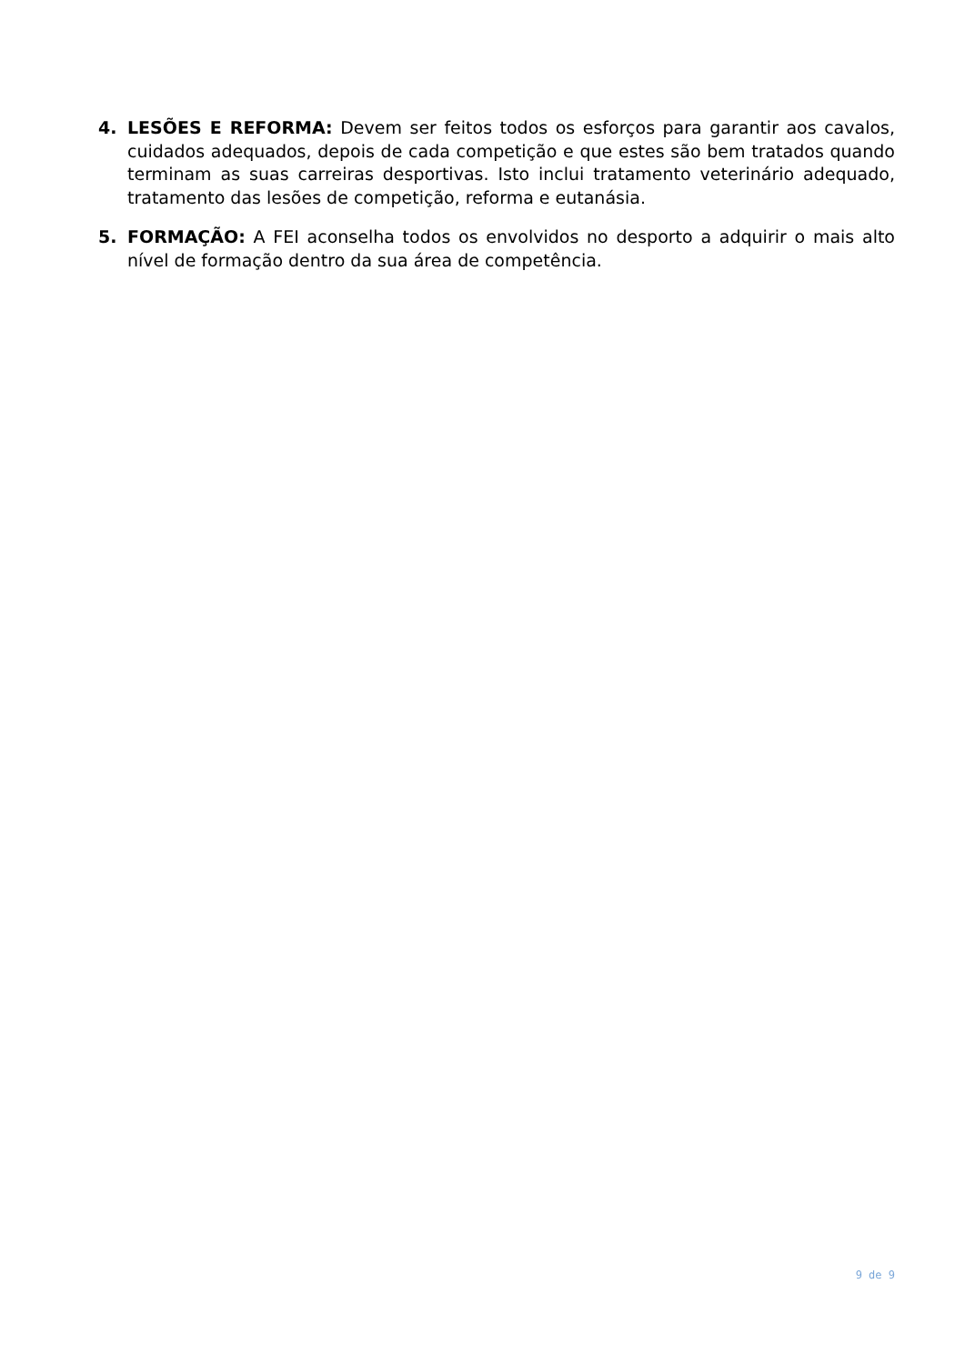4. LESÕES E REFORMA: Devem ser feitos todos os esforços para garantir aos cavalos, cuidados adequados, depois de cada competição e que estes são bem tratados quando terminam as suas carreiras desportivas. Isto inclui tratamento veterinário adequado, tratamento das lesões de competição, reforma e eutanásia.
5. FORMAÇÃO: A FEI aconselha todos os envolvidos no desporto a adquirir o mais alto nível de formação dentro da sua área de competência.
9 de 9